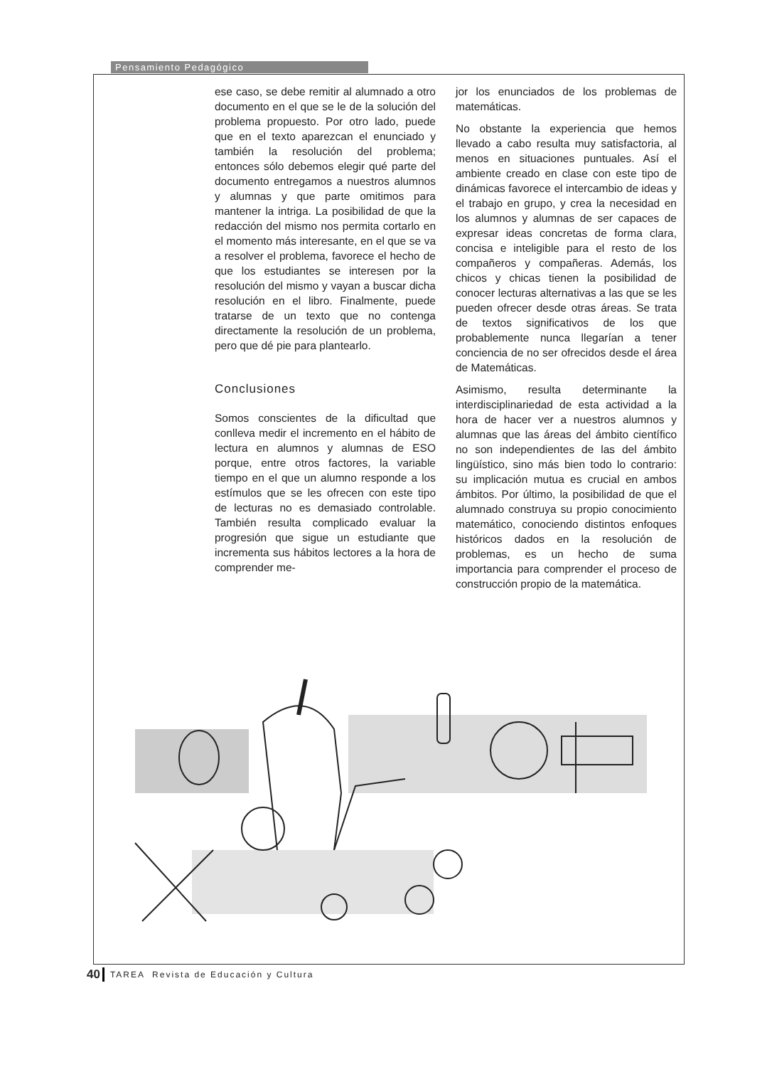Pensamiento Pedagógico
ese caso, se debe remitir al alumnado a otro documento en el que se le de la solución del problema propuesto. Por otro lado, puede que en el texto aparezcan el enunciado y también la resolución del problema; entonces sólo debemos elegir qué parte del documento entregamos a nuestros alumnos y alumnas y que parte omitimos para mantener la intriga. La posibilidad de que la redacción del mismo nos permita cortarlo en el momento más interesante, en el que se va a resolver el problema, favorece el hecho de que los estudiantes se interesen por la resolución del mismo y vayan a buscar dicha resolución en el libro. Finalmente, puede tratarse de un texto que no contenga directamente la resolución de un problema, pero que dé pie para plantearlo.
Conclusiones
Somos conscientes de la dificultad que conlleva medir el incremento en el hábito de lectura en alumnos y alumnas de ESO porque, entre otros factores, la variable tiempo en el que un alumno responde a los estímulos que se les ofrecen con este tipo de lecturas no es demasiado controlable. También resulta complicado evaluar la progresión que sigue un estudiante que incrementa sus hábitos lectores a la hora de comprender me-
jor los enunciados de los problemas de matemáticas.
No obstante la experiencia que hemos llevado a cabo resulta muy satisfactoria, al menos en situaciones puntuales. Así el ambiente creado en clase con este tipo de dinámicas favorece el intercambio de ideas y el trabajo en grupo, y crea la necesidad en los alumnos y alumnas de ser capaces de expresar ideas concretas de forma clara, concisa e inteligible para el resto de los compañeros y compañeras. Además, los chicos y chicas tienen la posibilidad de conocer lecturas alternativas a las que se les pueden ofrecer desde otras áreas. Se trata de textos significativos de los que probablemente nunca llegarían a tener conciencia de no ser ofrecidos desde el área de Matemáticas.
Asimismo, resulta determinante la interdisciplinariedad de esta actividad a la hora de hacer ver a nuestros alumnos y alumnas que las áreas del ámbito científico no son independientes de las del ámbito lingüístico, sino más bien todo lo contrario: su implicación mutua es crucial en ambos ámbitos. Por último, la posibilidad de que el alumnado construya su propio conocimiento matemático, conociendo distintos enfoques históricos dados en la resolución de problemas, es un hecho de suma importancia para comprender el proceso de construcción propio de la matemática.
40 TAREA Revista de Educación y Cultura